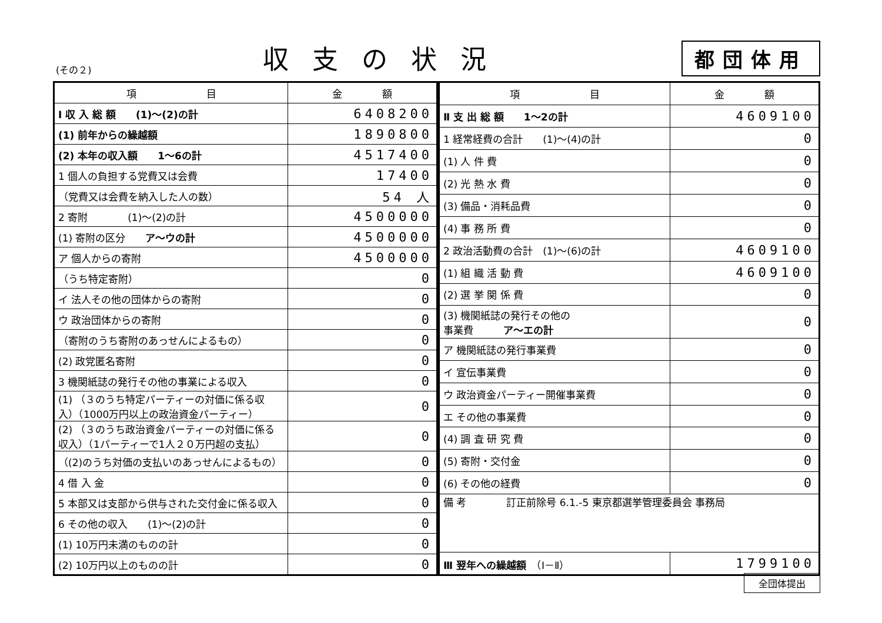(その２) 収支の状況 都団体用
| 項 目 | 金 額 |
| --- | --- |
| Ⅰ 収 入 総 額 (1)～(2)の計 | 6408200 |
| (1) 前年からの繰越額 | 1890800 |
| (2) 本年の収入額 1～6の計 | 4517400 |
| 1 個人の負担する党費又は会費 | 17400 |
| （党費又は会費を納入した人の数） | 54 人 |
| 2 寄附 (1)～(2)の計 | 4500000 |
| (1) 寄附の区分 ア～ウの計 | 4500000 |
| ア 個人からの寄附 | 4500000 |
| （うち特定寄附） | 0 |
| イ 法人その他の団体からの寄附 | 0 |
| ウ 政治団体からの寄附 | 0 |
| （寄附のうち寄附のあっせんによるもの） | 0 |
| (2) 政党匿名寄附 | 0 |
| 3 機関紙誌の発行その他の事業による収入 | 0 |
| (1) （３のうち特定パーティーの対価に係る収入）（1000万円以上の政治資金パーティー） | 0 |
| (2) （３のうち政治資金パーティーの対価に係る収入）（1パーティーで1人２０万円超の支払） | 0 |
| （(2)のうち対価の支払いのあっせんによるもの） | 0 |
| 4 借 入 金 | 0 |
| 5 本部又は支部から供与された交付金に係る収入 | 0 |
| 6 その他の収入 (1)～(2)の計 | 0 |
| (1) 10万円未満のものの計 | 0 |
| (2) 10万円以上のものの計 | 0 |
| 項 目 | 金 額 |
| --- | --- |
| Ⅱ 支 出 総 額 1～2の計 | 4609100 |
| 1 経常経費の合計 (1)～(4)の計 | 0 |
| (1) 人 件 費 | 0 |
| (2) 光 熱 水 費 | 0 |
| (3) 備品・消耗品費 | 0 |
| (4) 事 務 所 費 | 0 |
| 2 政治活動費の合計 (1)～(6)の計 | 4609100 |
| (1) 組 織 活 動 費 | 4609100 |
| (2) 選 挙 関 係 費 | 0 |
| (3) 機関紙誌の発行その他の 事業費 ア～エの計 | 0 |
| ア 機関紙誌の発行事業費 | 0 |
| イ 宣伝事業費 | 0 |
| ウ 政治資金パーティー開催事業費 | 0 |
| エ その他の事業費 | 0 |
| (4) 調 査 研 究 費 | 0 |
| (5) 寄附・交付金 | 0 |
| (6) その他の経費 | 0 |
| 備 考 訂正前除号 6.1.-5 東京都選挙管理委員会 事務局 | |
| Ⅲ 翌年への繰越額 （Ⅰ－Ⅱ） | 1799100 |
全団体提出